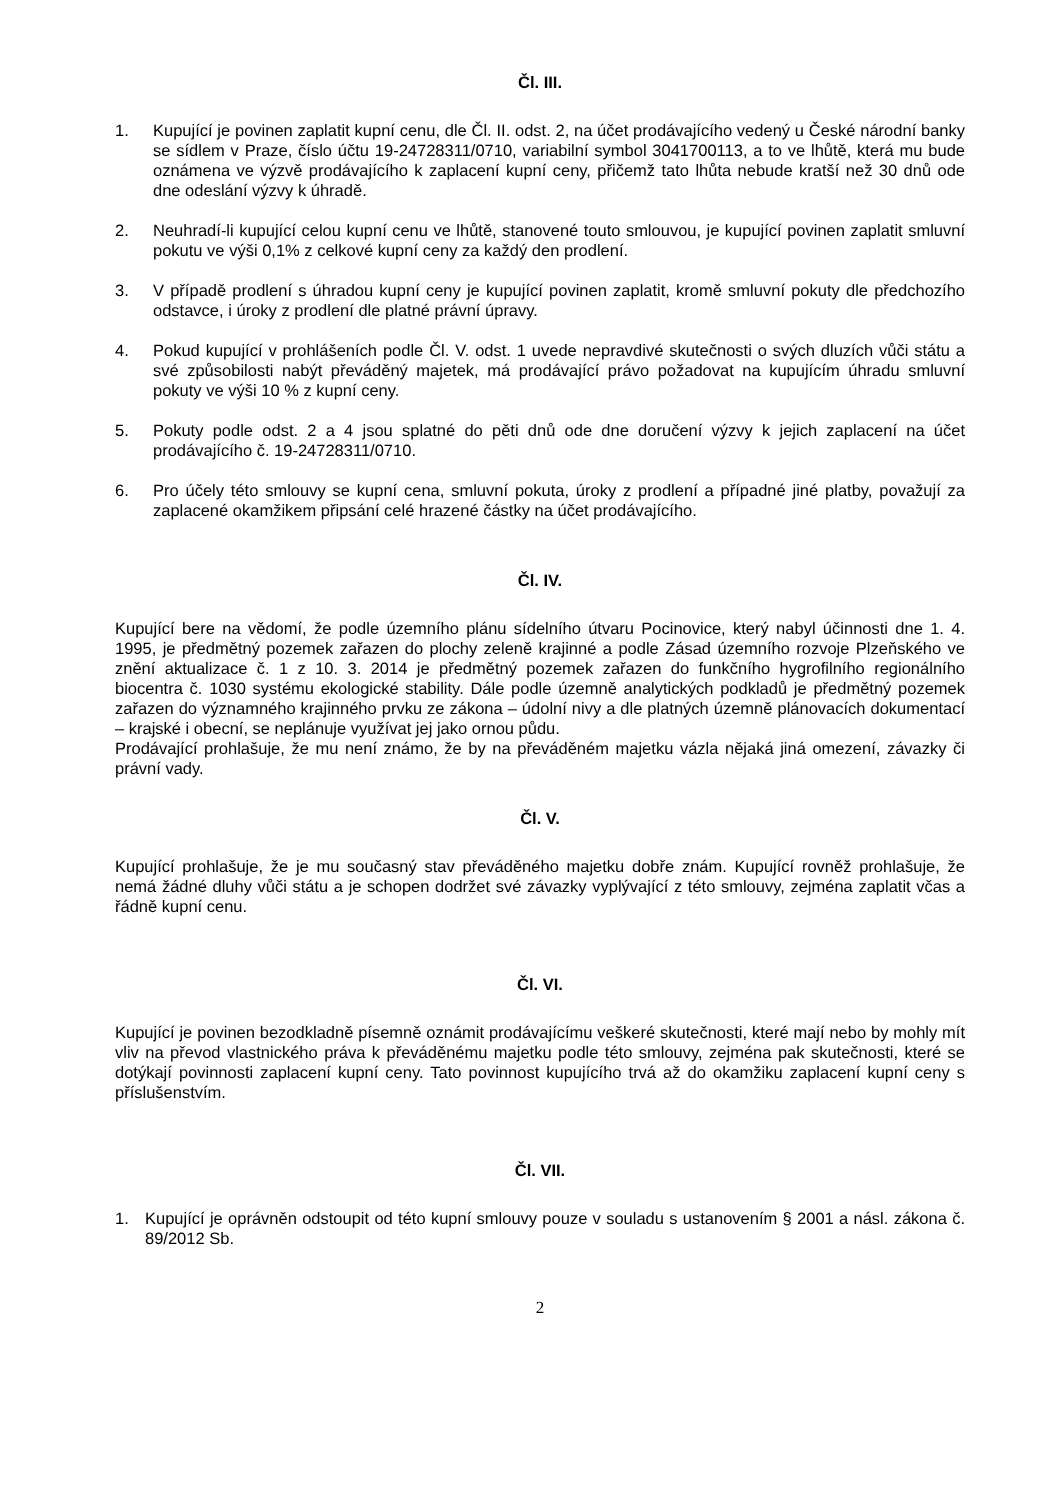Čl. III.
1. Kupující je povinen zaplatit kupní cenu, dle Čl. II. odst. 2, na účet prodávajícího vedený u České národní banky se sídlem v Praze, číslo účtu 19-24728311/0710, variabilní symbol 3041700113, a to ve lhůtě, která mu bude oznámena ve výzvě prodávajícího k zaplacení kupní ceny, přičemž tato lhůta nebude kratší než 30 dnů ode dne odeslání výzvy k úhradě.
2. Neuhradí-li kupující celou kupní cenu ve lhůtě, stanovené touto smlouvou, je kupující povinen zaplatit smluvní pokutu ve výši 0,1% z celkové kupní ceny za každý den prodlení.
3. V případě prodlení s úhradou kupní ceny je kupující povinen zaplatit, kromě smluvní pokuty dle předchozího odstavce, i úroky z prodlení dle platné právní úpravy.
4. Pokud kupující v prohlášeních podle Čl. V. odst. 1 uvede nepravdivé skutečnosti o svých dluzích vůči státu a své způsobilosti nabýt převáděný majetek, má prodávající právo požadovat na kupujícím úhradu smluvní pokuty ve výši 10 % z kupní ceny.
5. Pokuty podle odst. 2 a 4 jsou splatné do pěti dnů ode dne doručení výzvy k jejich zaplacení na účet prodávajícího č. 19-24728311/0710.
6. Pro účely této smlouvy se kupní cena, smluvní pokuta, úroky z prodlení a případné jiné platby, považují za zaplacené okamžikem připsání celé hrazené částky na účet prodávajícího.
Čl. IV.
Kupující bere na vědomí, že podle územního plánu sídelního útvaru Pocinovice, který nabyl účinnosti dne 1. 4. 1995, je předmětný pozemek zařazen do plochy zeleně krajinné a podle Zásad územního rozvoje Plzeňského ve znění aktualizace č. 1 z 10. 3. 2014 je předmětný pozemek zařazen do funkčního hygrofilního regionálního biocentra č. 1030 systému ekologické stability. Dále podle územně analytických podkladů je předmětný pozemek zařazen do významného krajinného prvku ze zákona – údolní nivy a dle platných územně plánovacích dokumentací – krajské i obecní, se neplánuje využívat jej jako ornou půdu.
Prodávající prohlašuje, že mu není známo, že by na převáděném majetku vázla nějaká jiná omezení, závazky či právní vady.
Čl. V.
Kupující prohlašuje, že je mu současný stav převáděného majetku dobře znám. Kupující rovněž prohlašuje, že nemá žádné dluhy vůči státu a je schopen dodržet své závazky vyplývající z této smlouvy, zejména zaplatit včas a řádně kupní cenu.
Čl. VI.
Kupující je povinen bezodkladně písemně oznámit prodávajícímu veškeré skutečnosti, které mají nebo by mohly mít vliv na převod vlastnického práva k převáděnému majetku podle této smlouvy, zejména pak skutečnosti, které se dotýkají povinnosti zaplacení kupní ceny. Tato povinnost kupujícího trvá až do okamžiku zaplacení kupní ceny s příslušenstvím.
Čl. VII.
1. Kupující je oprávněn odstoupit od této kupní smlouvy pouze v souladu s ustanovením § 2001 a násl. zákona č. 89/2012 Sb.
2